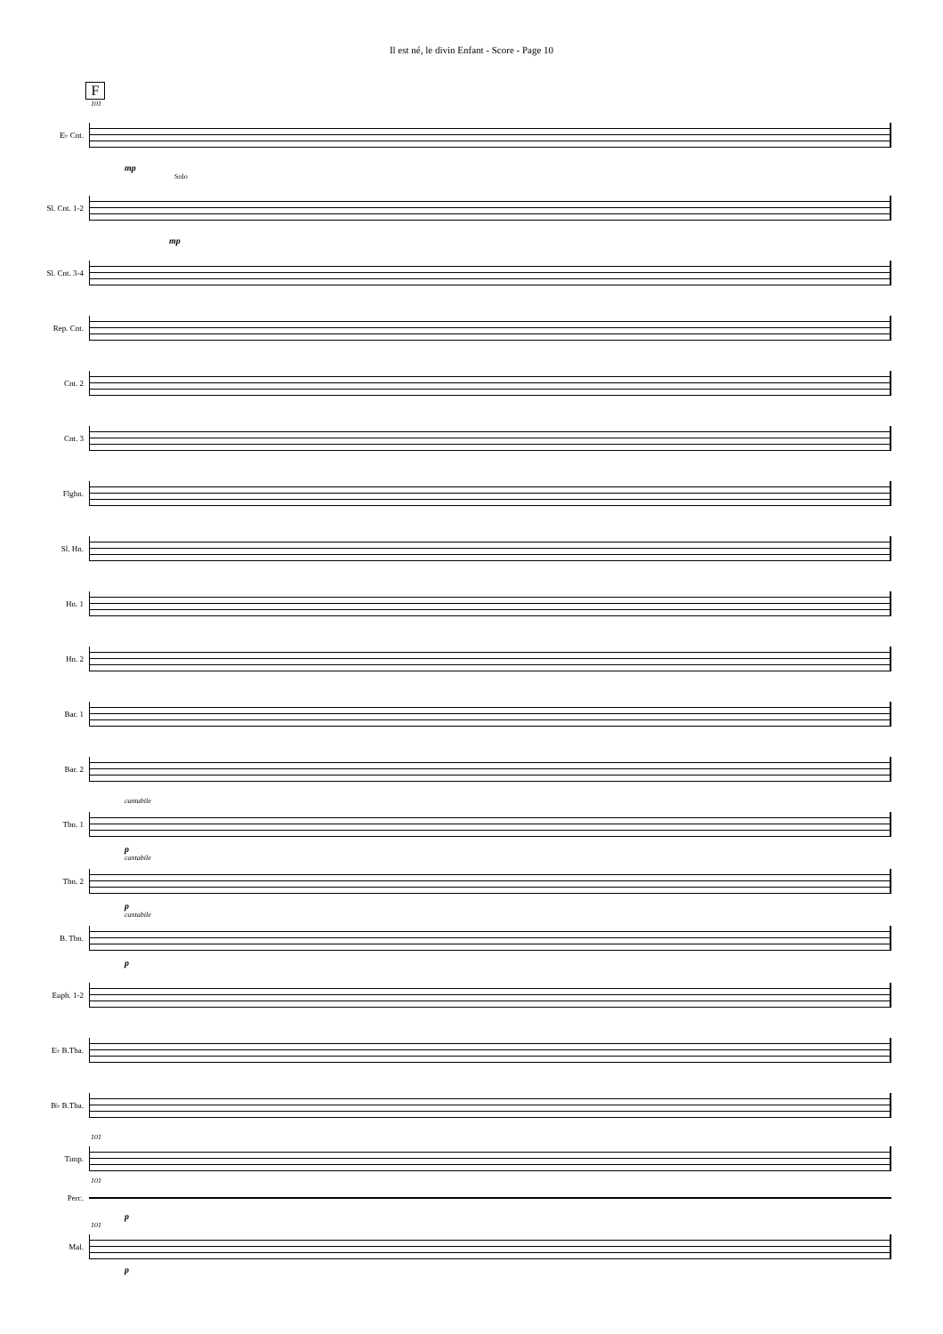Il est né, le divin Enfant - Score - Page 10
F
101
E♭ Cnt.
mp
Solo
Sl. Cnt. 1-2
mp
Sl. Cnt. 3-4
Rep. Cnt.
Cnt. 2
Cnt. 3
Flghn.
Sl. Hn.
Hn. 1
Hn. 2
Bar. 1
Bar. 2
cantabile
Tbn. 1
p
cantabile
Tbn. 2
p
cantabile
B. Tbn.
p
Euph. 1-2
E♭ B.Tba.
B♭ B.Tba.
101
Timp.
101
Perc.
p
101
Mal.
p